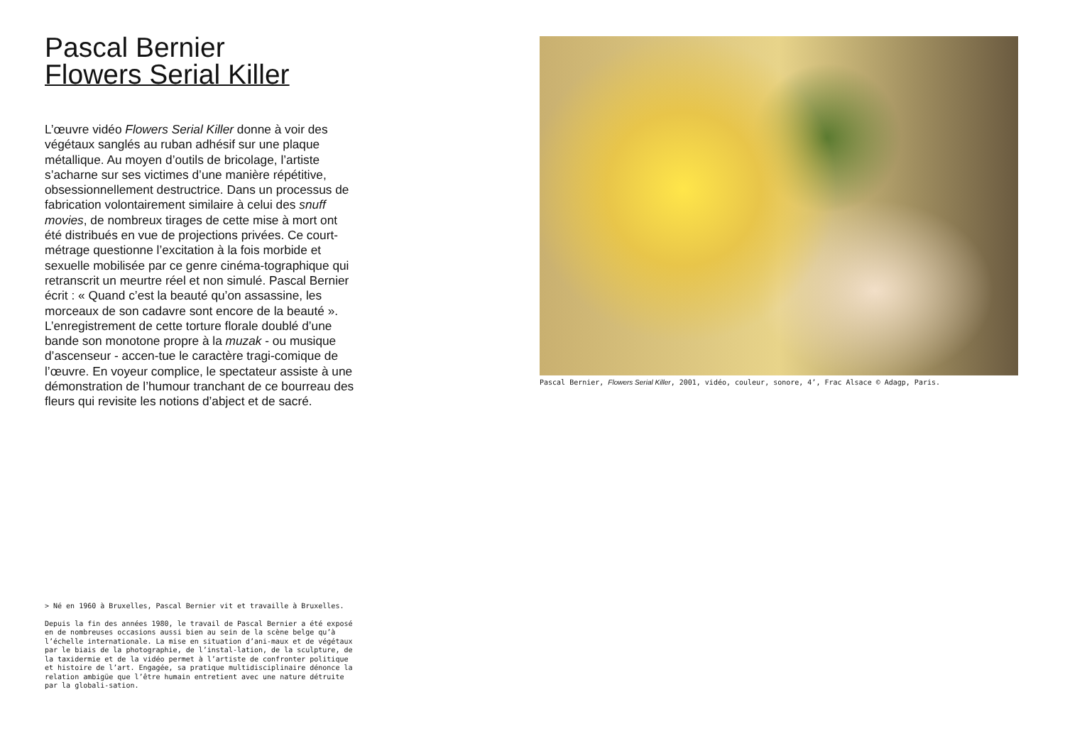Pascal Bernier
Flowers Serial Killer
L’œuvre vidéo Flowers Serial Killer donne à voir des végétaux sanglés au ruban adhésif sur une plaque métallique. Au moyen d’outils de bricolage, l’artiste s’acharne sur ses victimes d’une manière répétitive, obsessionnellement destructrice. Dans un processus de fabrication volontairement similaire à celui des snuff movies, de nombreux tirages de cette mise à mort ont été distribués en vue de projections privées. Ce court-métrage questionne l’excitation à la fois morbide et sexuelle mobilisée par ce genre cinéma-tographique qui retranscrit un meurtre réel et non simulé. Pascal Bernier écrit : « Quand c’est la beauté qu’on assassine, les morceaux de son cadavre sont encore de la beauté ». L’enregistrement de cette torture florale doublé d’une bande son monotone propre à la muzak - ou musique d’ascenseur - accen-tue le caractère tragi-comique de l’œuvre. En voyeur complice, le spectateur assiste à une démonstration de l’humour tranchant de ce bourreau des fleurs qui revisite les notions d’abject et de sacré.
> Né en 1960 à Bruxelles, Pascal Bernier vit et travaille à Bruxelles.
Depuis la fin des années 1980, le travail de Pascal Bernier a été exposé en de nombreuses occasions aussi bien au sein de la scène belge qu’à l’échelle internationale. La mise en situation d’ani-maux et de végétaux par le biais de la photographie, de l’instal-lation, de la sculpture, de la taxidermie et de la vidéo permet à l’artiste de confronter politique et histoire de l’art. Engagée, sa pratique multidisciplinaire dénonce la relation ambigüe que l’être humain entretient avec une nature détruite par la globali-sation.
Pascal Bernier, Flowers Serial Killer, 2001, vidéo, couleur, sonore, 4’, Frac Alsace © Adagp, Paris.